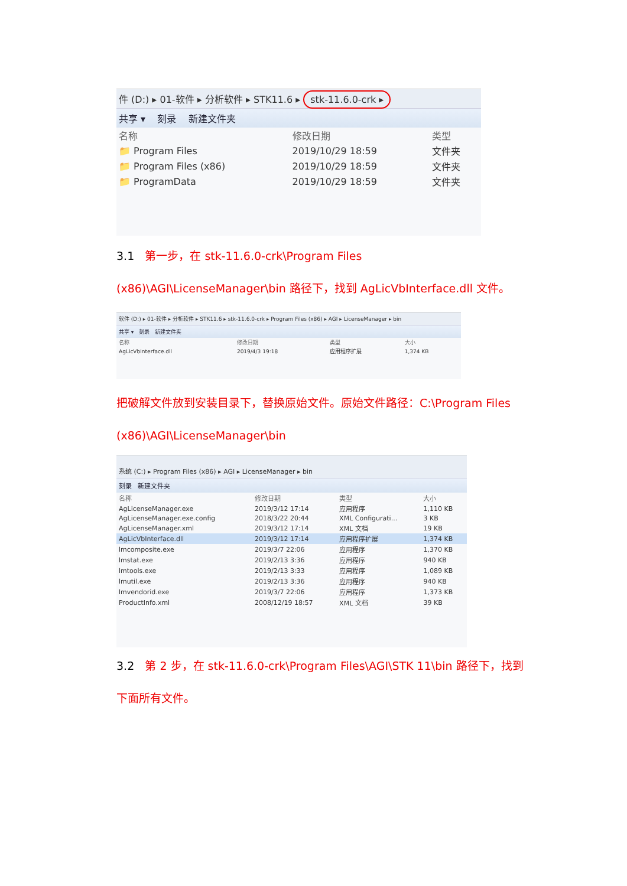件 (D:) ▸ 01-软件 ▸ 分析软件 ▸ STK11.6 ▸ stk-11.6.0-crk ▸
共享 ▾ 刻录 新建文件夹
| 名称 | 修改日期 | 类型 |
| --- | --- | --- |
| 📁 Program Files | 2019/10/29 18:59 | 文件夹 |
| 📁 Program Files (x86) | 2019/10/29 18:59 | 文件夹 |
| 📁 ProgramData | 2019/10/29 18:59 | 文件夹 |
3.1 第一步，在 stk-11.6.0-crk\Program Files (x86)\AGI\LicenseManager\bin 路径下，找到 AgLicVbInterface.dll 文件。
软件 (D:) ▸ 01-软件 ▸ 分析软件 ▸ STK11.6 ▸ stk-11.6.0-crk ▸ Program Files (x86) ▸ AGI ▸ LicenseManager ▸ bin
共享 ▾ 刻录 新建文件夹
| 名称 | 修改日期 | 类型 | 大小 |
| --- | --- | --- | --- |
| AgLicVbInterface.dll | 2019/4/3 19:18 | 应用程序扩展 | 1,374 KB |
把破解文件放到安装目录下，替换原始文件。原始文件路径：C:\Program Files (x86)\AGI\LicenseManager\bin
系统 (C:) ▸ Program Files (x86) ▸ AGI ▸ LicenseManager ▸ bin
刻录 新建文件夹
| 名称 | 修改日期 | 类型 | 大小 |
| --- | --- | --- | --- |
| AgLicenseManager.exe | 2019/3/12 17:14 | 应用程序 | 1,110 KB |
| AgLicenseManager.exe.config | 2018/3/22 20:44 | XML Configurati... | 3 KB |
| AgLicenseManager.xml | 2019/3/12 17:14 | XML 文档 | 19 KB |
| AgLicVbInterface.dll | 2019/3/12 17:14 | 应用程序扩展 | 1,374 KB |
| lmcomposite.exe | 2019/3/7 22:06 | 应用程序 | 1,370 KB |
| lmstat.exe | 2019/2/13 3:36 | 应用程序 | 940 KB |
| lmtools.exe | 2019/2/13 3:33 | 应用程序 | 1,089 KB |
| lmutil.exe | 2019/2/13 3:36 | 应用程序 | 940 KB |
| lmvendorid.exe | 2019/3/7 22:06 | 应用程序 | 1,373 KB |
| ProductInfo.xml | 2008/12/19 18:57 | XML 文档 | 39 KB |
3.2 第 2 步，在 stk-11.6.0-crk\Program Files\AGI\STK 11\bin 路径下，找到下面所有文件。